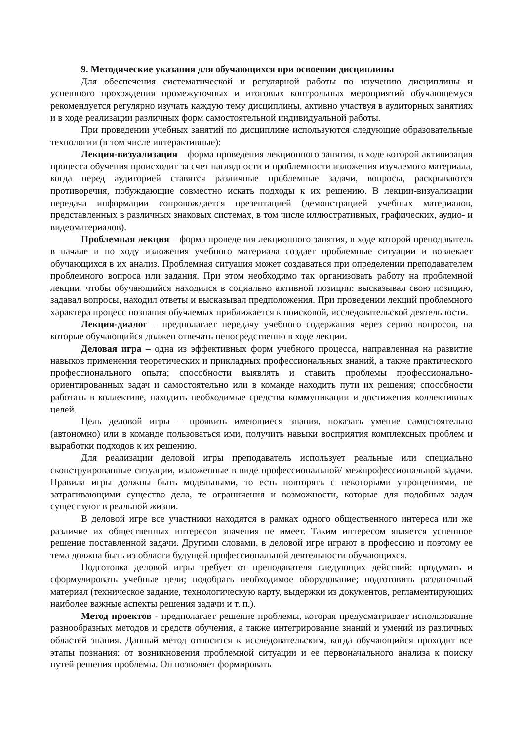9. Методические указания для обучающихся при освоении дисциплины
Для обеспечения систематической и регулярной работы по изучению дисциплины и успешного прохождения промежуточных и итоговых контрольных мероприятий обучающемуся рекомендуется регулярно изучать каждую тему дисциплины, активно участвуя в аудиторных занятиях и в ходе реализации различных форм самостоятельной индивидуальной работы.
При проведении учебных занятий по дисциплине используются следующие образовательные технологии (в том числе интерактивные):
Лекция-визуализация – форма проведения лекционного занятия, в ходе которой активизация процесса обучения происходит за счет наглядности и проблемности изложения изучаемого материала, когда перед аудиторией ставятся различные проблемные задачи, вопросы, раскрываются противоречия, побуждающие совместно искать подходы к их решению. В лекции-визуализации передача информации сопровождается презентацией (демонстрацией учебных материалов, представленных в различных знаковых системах, в том числе иллюстративных, графических, аудио- и видеоматериалов).
Проблемная лекция – форма проведения лекционного занятия, в ходе которой преподаватель в начале и по ходу изложения учебного материала создает проблемные ситуации и вовлекает обучающихся в их анализ. Проблемная ситуация может создаваться при определении преподавателем проблемного вопроса или задания. При этом необходимо так организовать работу на проблемной лекции, чтобы обучающийся находился в социально активной позиции: высказывал свою позицию, задавал вопросы, находил ответы и высказывал предположения. При проведении лекций проблемного характера процесс познания обучаемых приближается к поисковой, исследовательской деятельности.
Лекция-диалог – предполагает передачу учебного содержания через серию вопросов, на которые обучающийся должен отвечать непосредственно в ходе лекции.
Деловая игра – одна из эффективных форм учебного процесса, направленная на развитие навыков применения теоретических и прикладных профессиональных знаний, а также практического профессионального опыта; способности выявлять и ставить проблемы профессионально-ориентированных задач и самостоятельно или в команде находить пути их решения; способности работать в коллективе, находить необходимые средства коммуникации и достижения коллективных целей.
Цель деловой игры – проявить имеющиеся знания, показать умение самостоятельно (автономно) или в команде пользоваться ими, получить навыки восприятия комплексных проблем и выработки подходов к их решению.
Для реализации деловой игры преподаватель использует реальные или специально сконструированные ситуации, изложенные в виде профессиональной/ межпрофессиональной задачи. Правила игры должны быть модельными, то есть повторять с некоторыми упрощениями, не затрагивающими существо дела, те ограничения и возможности, которые для подобных задач существуют в реальной жизни.
В деловой игре все участники находятся в рамках одного общественного интереса или же различие их общественных интересов значения не имеет. Таким интересом является успешное решение поставленной задачи. Другими словами, в деловой игре играют в профессию и поэтому ее тема должна быть из области будущей профессиональной деятельности обучающихся.
Подготовка деловой игры требует от преподавателя следующих действий: продумать и сформулировать учебные цели; подобрать необходимое оборудование; подготовить раздаточный материал (техническое задание, технологическую карту, выдержки из документов, регламентирующих наиболее важные аспекты решения задачи и т. п.).
Метод проектов - предполагает решение проблемы, которая предусматривает использование разнообразных методов и средств обучения, а также интегрирование знаний и умений из различных областей знания. Данный метод относится к исследовательским, когда обучающийся проходит все этапы познания: от возникновения проблемной ситуации и ее первоначального анализа к поиску путей решения проблемы. Он позволяет формировать